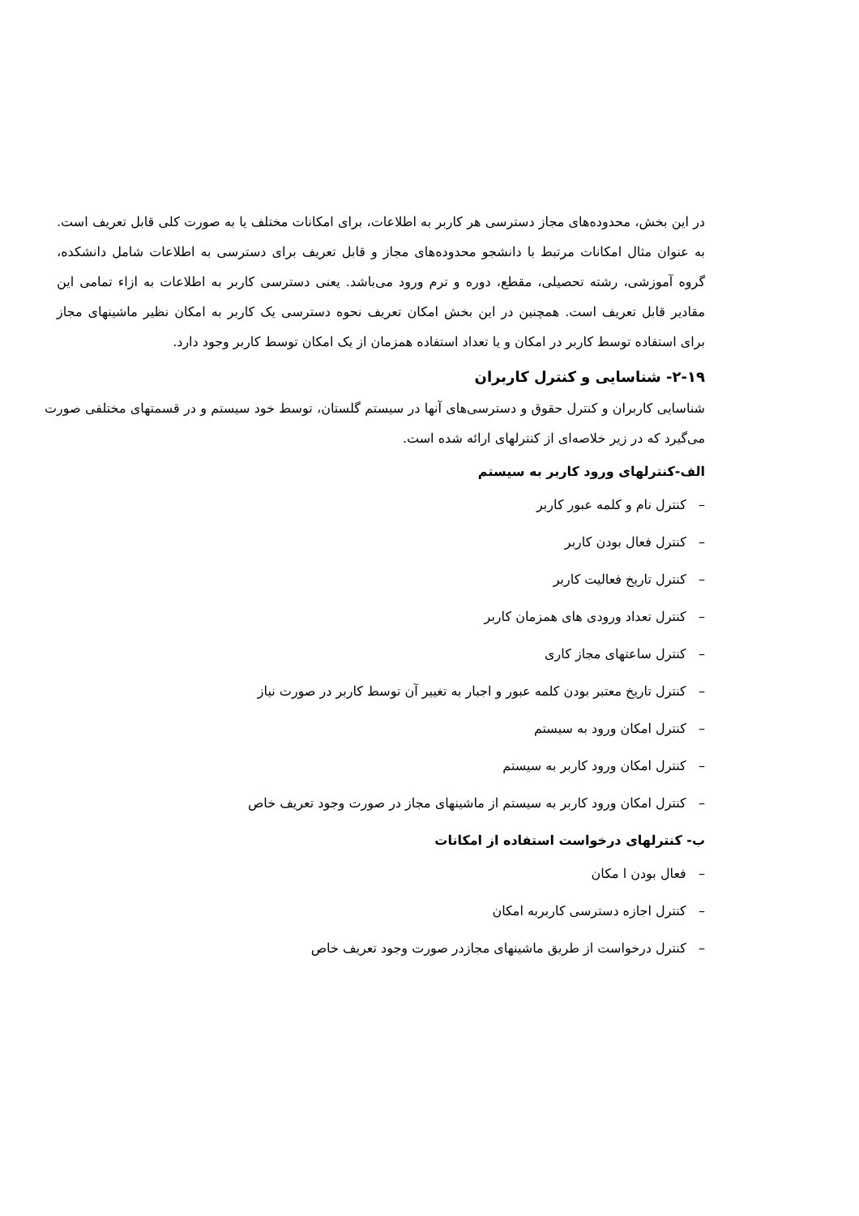در این بخش، محدوده‌های مجاز دسترسی هر کاربر به اطلاعات، برای امکانات مختلف یا به صورت کلی قابل تعریف است. به عنوان مثال امکانات مرتبط با دانشجو محدوده‌های مجاز و قابل تعریف برای دسترسی به اطلاعات شامل دانشکده، گروه آموزشی، رشته تحصیلی، مقطع، دوره و ترم ورود می‌باشد. یعنی دسترسی کاربر به اطلاعات به ازاء تمامی این مقادیر قابل تعریف است. همچنین در این بخش امکان تعریف نحوه دسترسی یک کاربر به امکان نظیر ماشینهای مجاز برای استفاده توسط کاربر در امکان و یا تعداد استفاده همزمان از یک امکان توسط کاربر وجود دارد.
۲-۱۹- شناسایی و کنترل کاربران
شناسایی کاربران و کنترل حقوق و دسترسی‌های آنها در سیستم گلستان، توسط خود سیستم و در قسمتهای مختلفی صورت می‌گیرد که در زیر خلاصه‌ای از کنترلهای ارائه شده است.
الف-کنترلهای ورود کاربر به سیستم
– کنترل نام و کلمه عبور کاربر
– کنترل فعال بودن کاربر
– کنترل تاریخ فعالیت کاربر
– کنترل تعداد ورودی های همزمان کاربر
– کنترل ساعتهای مجاز کاری
– کنترل تاریخ معتبر بودن کلمه عبور و اجبار به تغییر آن توسط کاربر در صورت نیاز
– کنترل امکان ورود به سیستم
– کنترل امکان ورود کاربر به سیستم
– کنترل امکان ورود کاربر به سیستم از ماشینهای مجاز در صورت وجود تعریف خاص
ب- کنترلهای درخواست استفاده از امکانات
– فعال بودن ا مکان
– کنترل اجازه دسترسی کاربربه امکان
– کنترل درخواست از طریق ماشینهای مجازدر صورت وجود تعریف خاص